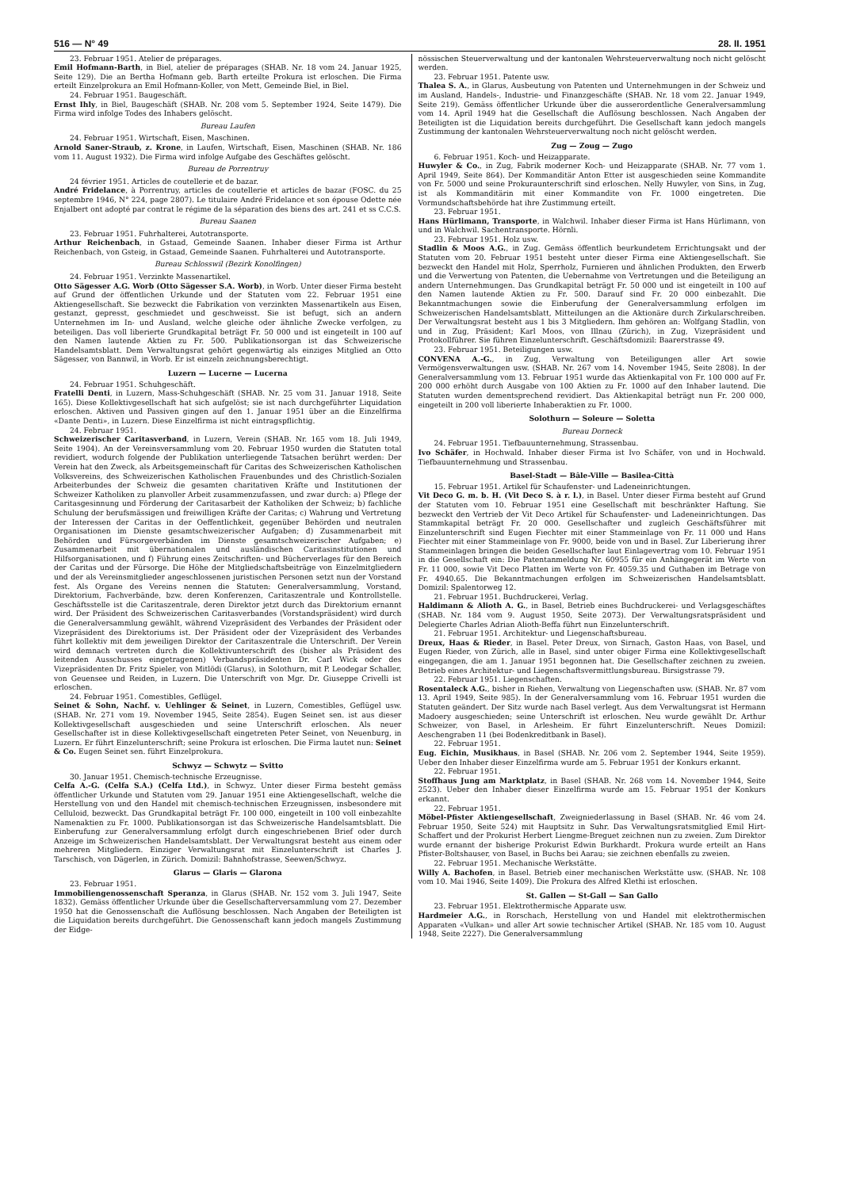516 — N° 49 28. II. 1951
23. Februar 1951. Atelier de préparages.
Emil Hofmann-Barth, in Biel, atelier de préparages (SHAB. Nr. 18 vom 24. Januar 1925, Seite 129). Die an Bertha Hofmann geb. Barth erteilte Prokura ist erloschen. Die Firma erteilt Einzelprokura an Emil Hofmann-Koller, von Mett, Gemeinde Biel, in Biel.
24. Februar 1951. Baugeschäft.
Ernst Ihly, in Biel, Baugeschäft (SHAB. Nr. 208 vom 5. September 1924, Seite 1479). Die Firma wird infolge Todes des Inhabers gelöscht.
Bureau Laufen
24. Februar 1951. Wirtschaft, Eisen, Maschinen.
Arnold Saner-Straub, z. Krone, in Laufen, Wirtschaft, Eisen, Maschinen (SHAB. Nr. 186 vom 11. August 1932). Die Firma wird infolge Aufgabe des Geschäftes gelöscht.
Bureau de Porrentruy
24 février 1951. Articles de coutellerie et de bazar.
André Fridelance, à Porrentruy, articles de coutellerie et articles de bazar (FOSC. du 25 septembre 1946, N° 224, page 2807). Le titulaire André Fridelance et son épouse Odette née Enjalbert ont adopté par contrat le régime de la séparation des biens des art. 241 et ss C.C.S.
Bureau Saanen
23. Februar 1951. Fuhrhalterei, Autotransporte.
Arthur Reichenbach, in Gstaad, Gemeinde Saanen. Inhaber dieser Firma ist Arthur Reichenbach, von Gsteig, in Gstaad, Gemeinde Saanen. Fuhrhalterei und Autotransporte.
Bureau Schlosswil (Bezirk Konolfingen)
24. Februar 1951. Verzinkte Massenartikel.
Otto Sägesser A.G. Worb (Otto Sägesser S.A. Worb), in Worb. Unter dieser Firma besteht auf Grund der öffentlichen Urkunde und der Statuten vom 22. Februar 1951 eine Aktiengesellschaft. Sie bezweckt die Fabrikation von verzinkten Massenartikeln aus Eisen, gestanzt, gepresst, geschmiedet und geschweisst. Sie ist befugt, sich an andern Unternehmen im In- und Ausland, welche gleiche oder ähnliche Zwecke verfolgen, zu beteiligen. Das voll liberierte Grundkapital beträgt Fr. 50 000 und ist eingeteilt in 100 auf den Namen lautende Aktien zu Fr. 500. Publikationsorgan ist das Schweizerische Handelsamtsblatt. Dem Verwaltungsrat gehört gegenwärtig als einziges Mitglied an Otto Sägesser, von Bannwil, in Worb. Er ist einzeln zeichnungsberechtigt.
Luzern — Lucerne — Lucerna
24. Februar 1951. Schuhgeschäft.
Fratelli Denti, in Luzern, Mass-Schuhgeschäft (SHAB. Nr. 25 vom 31. Januar 1918, Seite 165). Diese Kollektivgesellschaft hat sich aufgelöst; sie ist nach durchgeführter Liquidation erloschen. Aktiven und Passiven gingen auf den 1. Januar 1951 über an die Einzelfirma «Dante Denti», in Luzern. Diese Einzelfirma ist nicht eintragspflichtig.
24. Februar 1951.
Schweizerischer Caritasverband, in Luzern, Verein (SHAB. Nr. 165 vom 18. Juli 1949, Seite 1904). An der Vereinsversammlung vom 20. Februar 1950 wurden die Statuten total revidiert, wodurch folgende der Publikation unterliegende Tatsachen berührt werden: Der Verein hat den Zweck, als Arbeitsgemeinschaft für Caritas des Schweizerischen Katholischen Volksvereins, des Schweizerischen Katholischen Frauenbundes und des Christlich-Sozialen Arbeiterbundes der Schweiz die gesamten charitativen Kräfte und Institutionen der Schweizer Katholiken zu planvoller Arbeit zusammenzufassen, und zwar durch: a) Pflege der Caritasgesinnung und Förderung der Caritasarbeit der Katholiken der Schweiz; b) fachliche Schulung der berufsmässigen und freiwilligen Kräfte der Caritas; c) Wahrung und Vertretung der Interessen der Caritas in der Oeffentlichkeit, gegenüber Behörden und neutralen Organisationen im Dienste gesamtschweizerischer Aufgaben; d) Zusammenarbeit mit Behörden und Fürsorgeverbänden im Dienste gesamtschweizerischer Aufgaben; e) Zusammenarbeit mit übernationalen und ausländischen Caritasinstitutionen und Hilfsorganisationen, und f) Führung eines Zeitschriften- und Bücherverlages für den Bereich der Caritas und der Fürsorge. Die Höhe der Mitgliedschaftsbeiträge von Einzelmitgliedern und der als Vereinsmitglieder angeschlossenen juristischen Personen setzt nun der Vorstand fest. Als Organe des Vereins nennen die Statuten: Generalversammlung, Vorstand, Direktorium, Fachverbände, bzw. deren Konferenzen, Caritaszentrale und Kontrollstelle. Geschäftsstelle ist die Caritaszentrale, deren Direktor jetzt durch das Direktorium ernannt wird. Der Präsident des Schweizerischen Caritasverbandes (Vorstandspräsident) wird durch die Generalversammlung gewählt, während Vizepräsident des Verbandes der Präsident oder Vizepräsident des Direktoriums ist. Der Präsident oder der Vizepräsident des Verbandes führt kollektiv mit dem jeweiligen Direktor der Caritaszentrale die Unterschrift. Der Verein wird demnach vertreten durch die Kollektivunterschrift des (bisher als Präsident des leitenden Ausschusses eingetragenen) Verbandspräsidenten Dr. Carl Wick oder des Vizepräsidenten Dr. Fritz Spieler, von Mitlödi (Glarus), in Solothurn, mit P. Leodegar Schaller, von Geuensee und Reiden, in Luzern. Die Unterschrift von Mgr. Dr. Giuseppe Crivelli ist erloschen.
24. Februar 1951. Comestibles, Geflügel.
Seinet & Sohn, Nachf. v. Uehlinger & Seinet, in Luzern, Comestibles, Geflügel usw. (SHAB. Nr. 271 vom 19. November 1945, Seite 2854). Eugen Seinet sen. ist aus dieser Kollektivgesellschaft ausgeschieden und seine Unterschrift erloschen. Als neuer Gesellschafter ist in diese Kollektivgesellschaft eingetreten Peter Seinet, von Neuenburg, in Luzern. Er führt Einzelunterschrift; seine Prokura ist erloschen. Die Firma lautet nun: Seinet & Co. Eugen Seinet sen. führt Einzelprokura.
Schwyz — Schwytz — Svitto
30. Januar 1951. Chemisch-technische Erzeugnisse.
Celfa A.-G. (Celfa S.A.) (Celfa Ltd.), in Schwyz. Unter dieser Firma besteht gemäss öffentlicher Urkunde und Statuten vom 29. Januar 1951 eine Aktiengesellschaft, welche die Herstellung von und den Handel mit chemisch-technischen Erzeugnissen, insbesondere mit Celluloid, bezweckt. Das Grundkapital beträgt Fr. 100 000, eingeteilt in 100 voll einbezahlte Namenaktien zu Fr. 1000. Publikationsorgan ist das Schweizerische Handelsamtsblatt. Die Einberufung zur Generalversammlung erfolgt durch eingeschriebenen Brief oder durch Anzeige im Schweizerischen Handelsamtsblatt. Der Verwaltungsrat besteht aus einem oder mehreren Mitgliedern. Einziger Verwaltungsrat mit Einzelunterschrift ist Charles J. Tarschisch, von Dägerlen, in Zürich. Domizil: Bahnhofstrasse, Seewen/Schwyz.
Glarus — Glaris — Glarona
23. Februar 1951.
Immobiliengenossenschaft Speranza, in Glarus (SHAB. Nr. 152 vom 3. Juli 1947, Seite 1832). Gemäss öffentlicher Urkunde über die Gesellschafterversammlung vom 27. Dezember 1950 hat die Genossenschaft die Auflösung beschlossen. Nach Angaben der Beteiligten ist die Liquidation bereits durchgeführt. Die Genossenschaft kann jedoch mangels Zustimmung der Eidge-
nössischen Steuerverwaltung und der kantonalen Wehrsteuerverwaltung noch nicht gelöscht werden.
23. Februar 1951. Patente usw.
Thalea S. A., in Glarus, Ausbeutung von Patenten und Unternehmungen in der Schweiz und im Ausland, Handels-, Industrie- und Finanzgeschäfte (SHAB. Nr. 18 vom 22. Januar 1949, Seite 219). Gemäss öffentlicher Urkunde über die ausserordentliche Generalversammlung vom 14. April 1949 hat die Gesellschaft die Auflösung beschlossen. Nach Angaben der Beteiligten ist die Liquidation bereits durchgeführt. Die Gesellschaft kann jedoch mangels Zustimmung der kantonalen Wehrsteuerverwaltung noch nicht gelöscht werden.
Zug — Zoug — Zugo
6. Februar 1951. Koch- und Heizapparate.
Huwyler & Co., in Zug, Fabrik moderner Koch- und Heizapparate (SHAB. Nr. 77 vom 1. April 1949, Seite 864). Der Kommanditär Anton Etter ist ausgeschieden seine Kommandite von Fr. 5000 und seine Prokuraunterschrift sind erloschen. Nelly Huwyler, von Sins, in Zug, ist als Kommanditärin mit einer Kommandite von Fr. 1000 eingetreten. Die Vormundschaftsbehörde hat ihre Zustimmung erteilt.
23. Februar 1951.
Hans Hürlimann, Transporte, in Walchwil. Inhaber dieser Firma ist Hans Hürlimann, von und in Walchwil. Sachentransporte. Hörnli.
23. Februar 1951. Holz usw.
Stadlin & Moos A.G., in Zug. Gemäss öffentlich beurkundetem Errichtungsakt und der Statuten vom 20. Februar 1951 besteht unter dieser Firma eine Aktiengesellschaft. Sie bezweckt den Handel mit Holz, Sperrholz, Furnieren und ähnlichen Produkten, den Erwerb und die Verwertung von Patenten, die Uebernahme von Vertretungen und die Beteiligung an andern Unternehmungen. Das Grundkapital beträgt Fr. 50 000 und ist eingeteilt in 100 auf den Namen lautende Aktien zu Fr. 500. Darauf sind Fr. 20 000 einbezahlt. Die Bekanntmachungen sowie die Einberufung der Generalversammlung erfolgen im Schweizerischen Handelsamtsblatt, Mitteilungen an die Aktionäre durch Zirkularschreiben. Der Verwaltungsrat besteht aus 1 bis 3 Mitgliedern. Ihm gehören an: Wolfgang Stadlin, von und in Zug, Präsident; Karl Moos, von Illnau (Zürich), in Zug, Vizepräsident und Protokollführer. Sie führen Einzelunterschrift. Geschäftsdomizil: Baarerstrasse 49.
23. Februar 1951. Beteiligungen usw.
CONVENA A.-G., in Zug, Verwaltung von Beteiligungen aller Art sowie Vermögensverwaltungen usw. (SHAB. Nr. 267 vom 14. November 1945, Seite 2808). In der Generalversammlung vom 13. Februar 1951 wurde das Aktienkapital von Fr. 100 000 auf Fr. 200 000 erhöht durch Ausgabe von 100 Aktien zu Fr. 1000 auf den Inhaber lautend. Die Statuten wurden dementsprechend revidiert. Das Aktienkapital beträgt nun Fr. 200 000, eingeteilt in 200 voll liberierte Inhaberaktien zu Fr. 1000.
Solothurn — Soleure — Soletta
Bureau Dorneck
24. Februar 1951. Tiefbauunternehmung, Strassenbau.
Ivo Schäfer, in Hochwald. Inhaber dieser Firma ist Ivo Schäfer, von und in Hochwald. Tiefbauunternehmung und Strassenbau.
Basel-Stadt — Bâle-Ville — Basilea-Città
15. Februar 1951. Artikel für Schaufenster- und Ladeneinrichtungen.
Vit Deco G. m. b. H. (Vit Deco S. à r. l.), in Basel. Unter dieser Firma besteht auf Grund der Statuten vom 10. Februar 1951 eine Gesellschaft mit beschränkter Haftung. Sie bezweckt den Vertrieb der Vit Deco Artikel für Schaufenster- und Ladeneinrichtungen. Das Stammkapital beträgt Fr. 20 000. Gesellschafter und zugleich Geschäftsführer mit Einzelunterschrift sind Eugen Fiechter mit einer Stammeinlage von Fr. 11 000 und Hans Fiechter mit einer Stammeinlage von Fr. 9000, beide von und in Basel. Zur Liberierung ihrer Stammeinlagen bringen die beiden Gesellschafter laut Einlagevertrag vom 10. Februar 1951 in die Gesellschaft ein: Die Patentanmeldung Nr. 60955 für ein Anhängegerät im Werte von Fr. 11 000, sowie Vit Deco Platten im Werte von Fr. 4059.35 und Guthaben im Betrage von Fr. 4940.65. Die Bekanntmachungen erfolgen im Schweizerischen Handelsamtsblatt. Domizil: Spalentorweg 12.
21. Februar 1951. Buchdruckerei, Verlag.
Haldimann & Alioth A. G., in Basel, Betrieb eines Buchdruckerei- und Verlagsgeschäftes (SHAB. Nr. 184 vom 9. August 1950, Seite 2073). Der Verwaltungsratspräsident und Delegierte Charles Adrian Alioth-Beffa führt nun Einzelunterschrift.
21. Februar 1951. Architektur- und Liegenschaftsbureau.
Dreux, Haas & Rieder, in Basel. Peter Dreux, von Sirnach, Gaston Haas, von Basel, und Eugen Rieder, von Zürich, alle in Basel, sind unter obiger Firma eine Kollektivgesellschaft eingegangen, die am 1. Januar 1951 begonnen hat. Die Gesellschafter zeichnen zu zweien. Betrieb eines Architektur- und Liegenschaftsvermittlungsbureau. Birsigstrasse 79.
22. Februar 1951. Liegenschaften.
Rosentaleck A.G., bisher in Riehen, Verwaltung von Liegenschaften usw. (SHAB. Nr. 87 vom 13. April 1949, Seite 985). In der Generalversammlung vom 16. Februar 1951 wurden die Statuten geändert. Der Sitz wurde nach Basel verlegt. Aus dem Verwaltungsrat ist Hermann Madoery ausgeschieden; seine Unterschrift ist erloschen. Neu wurde gewählt Dr. Arthur Schweizer, von Basel, in Arlesheim. Er führt Einzelunterschrift. Neues Domizil: Aeschengraben 11 (bei Bodenkreditbank in Basel).
22. Februar 1951.
Eug. Eichin, Musikhaus, in Basel (SHAB. Nr. 206 vom 2. September 1944, Seite 1959). Ueber den Inhaber dieser Einzelfirma wurde am 5. Februar 1951 der Konkurs erkannt.
22. Februar 1951.
Stoffhaus Jung am Marktplatz, in Basel (SHAB. Nr. 268 vom 14. November 1944, Seite 2523). Ueber den Inhaber dieser Einzelfirma wurde am 15. Februar 1951 der Konkurs erkannt.
22. Februar 1951.
Möbel-Pfister Aktiengesellschaft, Zweigniederlassung in Basel (SHAB. Nr. 46 vom 24. Februar 1950, Seite 524) mit Hauptsitz in Suhr. Das Verwaltungsratsmitglied Emil Hirt-Schaffert und der Prokurist Herbert Liengme-Breguet zeichnen nun zu zweien. Zum Direktor wurde ernannt der bisherige Prokurist Edwin Burkhardt. Prokura wurde erteilt an Hans Pfister-Boltshauser, von Basel, in Buchs bei Aarau; sie zeichnen ebenfalls zu zweien.
22. Februar 1951. Mechanische Werkstätte.
Willy A. Bachofen, in Basel. Betrieb einer mechanischen Werkstätte usw. (SHAB. Nr. 108 vom 10. Mai 1946, Seite 1409). Die Prokura des Alfred Klethi ist erloschen.
St. Gallen — St-Gall — San Gallo
23. Februar 1951. Elektrothermische Apparate usw.
Hardmeier A.G., in Rorschach, Herstellung von und Handel mit elektrothermischen Apparaten «Vulkan» und aller Art sowie technischer Artikel (SHAB. Nr. 185 vom 10. August 1948, Seite 2227). Die Generalversammlung